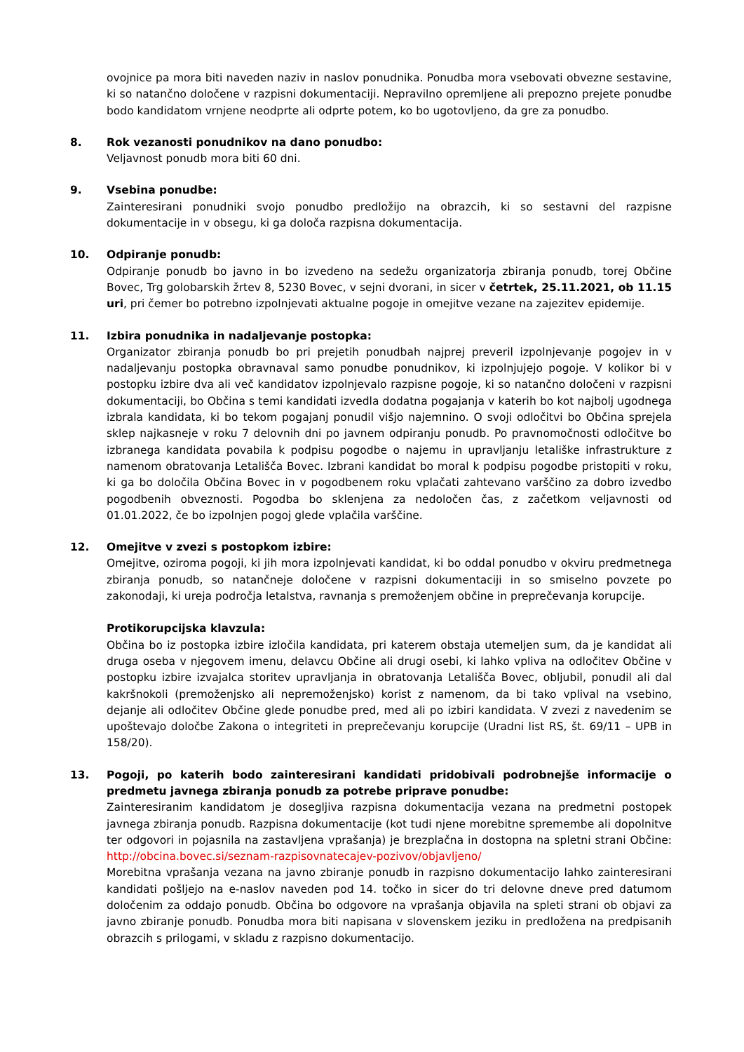ovojnice pa mora biti naveden naziv in naslov ponudnika. Ponudba mora vsebovati obvezne sestavine, ki so natančno določene v razpisni dokumentaciji. Nepravilno opremljene ali prepozno prejete ponudbe bodo kandidatom vrnjene neodprte ali odprte potem, ko bo ugotovljeno, da gre za ponudbo.
8. Rok vezanosti ponudnikov na dano ponudbo:
Veljavnost ponudb mora biti 60 dni.
9. Vsebina ponudbe:
Zainteresirani ponudniki svojo ponudbo predložijo na obrazcih, ki so sestavni del razpisne dokumentacije in v obsegu, ki ga določa razpisna dokumentacija.
10. Odpiranje ponudb:
Odpiranje ponudb bo javno in bo izvedeno na sedežu organizatorja zbiranja ponudb, torej Občine Bovec, Trg golobarskih žrtev 8, 5230 Bovec, v sejni dvorani, in sicer v četrtek, 25.11.2021, ob 11.15 uri, pri čemer bo potrebno izpolnjevati aktualne pogoje in omejitve vezane na zajezitev epidemije.
11. Izbira ponudnika in nadaljevanje postopka:
Organizator zbiranja ponudb bo pri prejetih ponudbah najprej preveril izpolnjevanje pogojev in v nadaljevanju postopka obravnaval samo ponudbe ponudnikov, ki izpolnjujejo pogoje. V kolikor bi v postopku izbire dva ali več kandidatov izpolnjevalo razpisne pogoje, ki so natančno določeni v razpisni dokumentaciji, bo Občina s temi kandidati izvedla dodatna pogajanja v katerih bo kot najbolj ugodnega izbrala kandidata, ki bo tekom pogajanj ponudil višjo najemnino. O svoji odločitvi bo Občina sprejela sklep najkasneje v roku 7 delovnih dni po javnem odpiranju ponudb. Po pravnomočnosti odločitve bo izbranega kandidata povabila k podpisu pogodbe o najemu in upravljanju letališke infrastrukture z namenom obratovanja Letališča Bovec. Izbrani kandidat bo moral k podpisu pogodbe pristopiti v roku, ki ga bo določila Občina Bovec in v pogodbenem roku vplačati zahtevano varščino za dobro izvedbo pogodbenih obveznosti. Pogodba bo sklenjena za nedoločen čas, z začetkom veljavnosti od 01.01.2022, če bo izpolnjen pogoj glede vplačila varščine.
12. Omejitve v zvezi s postopkom izbire:
Omejitve, oziroma pogoji, ki jih mora izpolnjevati kandidat, ki bo oddal ponudbo v okviru predmetnega zbiranja ponudb, so natančneje določene v razpisni dokumentaciji in so smiselno povzete po zakonodaji, ki ureja področja letalstva, ravnanja s premoženjem občine in preprečevanja korupcije.
Protikorupcijska klavzula:
Občina bo iz postopka izbire izločila kandidata, pri katerem obstaja utemeljen sum, da je kandidat ali druga oseba v njegovem imenu, delavcu Občine ali drugi osebi, ki lahko vpliva na odločitev Občine v postopku izbire izvajalca storitev upravljanja in obratovanja Letališča Bovec, obljubil, ponudil ali dal kakršnokoli (premoženjsko ali nepremoženjsko) korist z namenom, da bi tako vplival na vsebino, dejanje ali odločitev Občine glede ponudbe pred, med ali po izbiri kandidata. V zvezi z navedenim se upoštevajo določbe Zakona o integriteti in preprečevanju korupcije (Uradni list RS, št. 69/11 – UPB in 158/20).
13. Pogoji, po katerih bodo zainteresirani kandidati pridobivali podrobnejše informacije o predmetu javnega zbiranja ponudb za potrebe priprave ponudbe:
Zainteresiranim kandidatom je dosegljiva razpisna dokumentacija vezana na predmetni postopek javnega zbiranja ponudb. Razpisna dokumentacije (kot tudi njene morebitne spremembe ali dopolnitve ter odgovori in pojasnila na zastavljena vprašanja) je brezplačna in dostopna na spletni strani Občine: http://obcina.bovec.si/seznam-razpisovnatecajev-pozivov/objavljeno/
Morebitna vprašanja vezana na javno zbiranje ponudb in razpisno dokumentacijo lahko zainteresirani kandidati pošljejo na e-naslov naveden pod 14. točko in sicer do tri delovne dneve pred datumom določenim za oddajo ponudb. Občina bo odgovore na vprašanja objavila na spleti strani ob objavi za javno zbiranje ponudb. Ponudba mora biti napisana v slovenskem jeziku in predložena na predpisanih obrazcih s prilogami, v skladu z razpisno dokumentacijo.